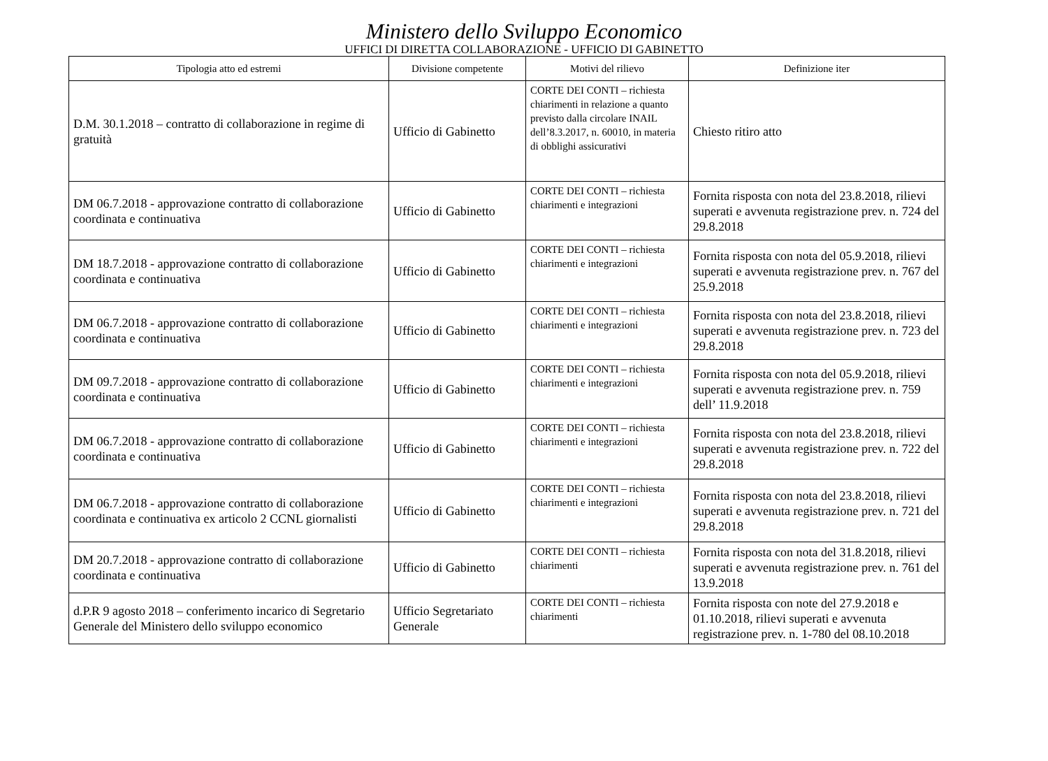Ministero dello Sviluppo Economico
UFFICI DI DIRETTA COLLABORAZIONE - UFFICIO DI GABINETTO
| Tipologia atto ed estremi | Divisione competente | Motivi del rilievo | Definizione iter |
| --- | --- | --- | --- |
| D.M. 30.1.2018 – contratto di collaborazione in regime di gratuità | Ufficio di Gabinetto | CORTE DEI CONTI – richiesta chiarimenti in relazione a quanto previsto dalla circolare INAIL dell’8.3.2017, n. 60010, in materia di obblighi assicurativi | Chiesto ritiro atto |
| DM 06.7.2018 - approvazione contratto di collaborazione coordinata e continuativa | Ufficio di Gabinetto | CORTE DEI CONTI – richiesta chiarimenti e integrazioni | Fornita risposta con nota del 23.8.2018, rilievi superati e avvenuta registrazione prev. n. 724 del 29.8.2018 |
| DM 18.7.2018 - approvazione contratto di collaborazione coordinata e continuativa | Ufficio di Gabinetto | CORTE DEI CONTI – richiesta chiarimenti e integrazioni | Fornita risposta con nota del 05.9.2018, rilievi superati e avvenuta registrazione prev. n. 767 del 25.9.2018 |
| DM 06.7.2018 - approvazione contratto di collaborazione coordinata e continuativa | Ufficio di Gabinetto | CORTE DEI CONTI – richiesta chiarimenti e integrazioni | Fornita risposta con nota del 23.8.2018, rilievi superati e avvenuta registrazione prev. n. 723 del 29.8.2018 |
| DM 09.7.2018 - approvazione contratto di collaborazione coordinata e continuativa | Ufficio di Gabinetto | CORTE DEI CONTI – richiesta chiarimenti e integrazioni | Fornita risposta con nota del 05.9.2018, rilievi superati e avvenuta registrazione prev. n. 759 dell’ 11.9.2018 |
| DM 06.7.2018 - approvazione contratto di collaborazione coordinata e continuativa | Ufficio di Gabinetto | CORTE DEI CONTI – richiesta chiarimenti e integrazioni | Fornita risposta con nota del 23.8.2018, rilievi superati e avvenuta registrazione prev. n. 722 del 29.8.2018 |
| DM 06.7.2018 - approvazione contratto di collaborazione coordinata e continuativa ex articolo 2 CCNL giornalisti | Ufficio di Gabinetto | CORTE DEI CONTI – richiesta chiarimenti e integrazioni | Fornita risposta con nota del 23.8.2018, rilievi superati e avvenuta registrazione prev. n. 721 del 29.8.2018 |
| DM 20.7.2018 - approvazione contratto di collaborazione coordinata e continuativa | Ufficio di Gabinetto | CORTE DEI CONTI – richiesta chiarimenti | Fornita risposta con nota del 31.8.2018, rilievi superati e avvenuta registrazione prev. n. 761 del 13.9.2018 |
| d.P.R 9 agosto 2018 – conferimento incarico di Segretario Generale del Ministero dello sviluppo economico | Ufficio Segretariato Generale | CORTE DEI CONTI – richiesta chiarimenti | Fornita risposta con note del 27.9.2018 e 01.10.2018, rilievi superati e avvenuta registrazione prev. n. 1-780 del 08.10.2018 |